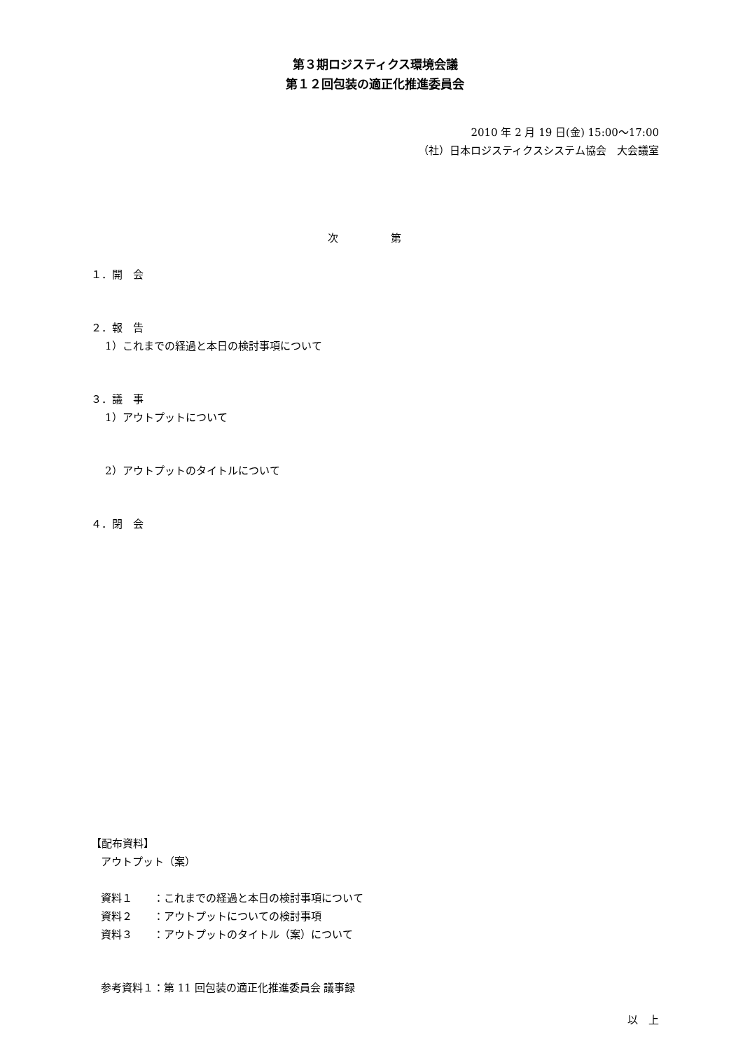第３期ロジスティクス環境会議
第１２回包装の適正化推進委員会
2010 年 2 月 19 日(金) 15:00～17:00
（社）日本ロジスティクスシステム協会　大会議室
次　第
１．開　会
２．報　告
1）これまでの経過と本日の検討事項について
３．議　事
1）アウトプットについて
2）アウトプットのタイトルについて
４．閉　会
【配布資料】
アウトプット（案）
資料１　　：これまでの経過と本日の検討事項について
資料２　　：アウトプットについての検討事項
資料３　　：アウトプットのタイトル（案）について
参考資料１：第 11 回包装の適正化推進委員会 議事録
以　上